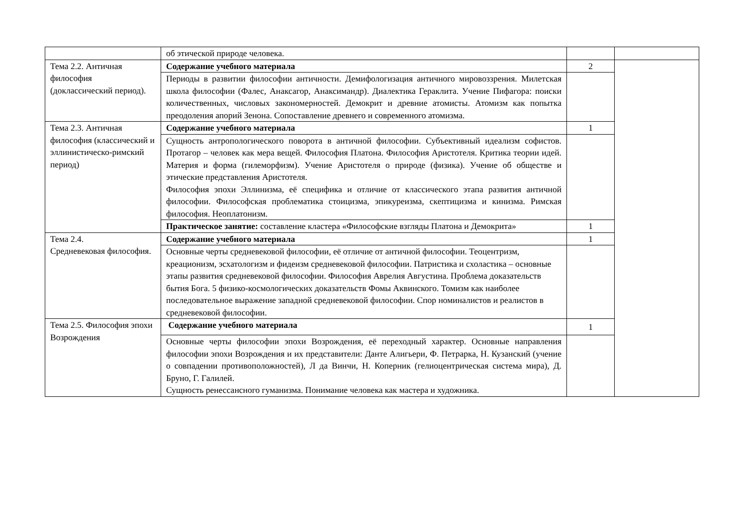| | об этической природе человека. | | |
| Тема 2.2. Античная философия (доклассический период). | Содержание учебного материала | 2 | |
| | Периоды в развитии философии античности. Демифологизация античного мировоззрения. Милетская школа философии (Фалес, Анаксагор, Анаксимандр). Диалектика Гераклита. Учение Пифагора: поиски количественных, числовых закономерностей. Демокрит и древние атомисты. Атомизм как попытка преодоления апорий Зенона. Сопоставление древнего и современного атомизма. | | |
| Тема 2.3. Античная философия (классический и эллинистическо-римский период) | Содержание учебного материала | 1 | |
| | Сущность антропологического поворота в античной философии. Субъективный идеализм софистов. Протагор – человек как мера вещей. Философия Платона. Философия Аристотеля. Критика теории идей. Материя и форма (гилеморфизм). Учение Аристотеля о природе (физика). Учение об обществе и этические представления Аристотеля. Философия эпохи Эллинизма, её специфика и отличие от классического этапа развития античной философии. Философская проблематика стоицизма, эпикуреизма, скептицизма и кинизма. Римская философия. Неоплатонизм. | | |
| | Практическое занятие: составление кластера «Философские взгляды Платона и Демокрита» | 1 | |
| Тема 2.4. Средневековая философия. | Содержание учебного материала | 1 | |
| | Основные черты средневековой философии, её отличие от античной философии. Теоцентризм, креационизм, эсхатологизм и фидеизм средневековой философии. Патристика и схоластика – основные этапы развития средневековой философии. Философия Аврелия Августина. Проблема доказательств бытия Бога. 5 физико-космологических доказательств Фомы Аквинского. Томизм как наиболее последовательное выражение западной средневековой философии. Спор номиналистов и реалистов в средневековой философии. | | |
| Тема 2.5. Философия эпохи Возрождения | Содержание учебного материала | 1 | |
| | Основные черты философии эпохи Возрождения, её переходный характер. Основные направления философии эпохи Возрождения и их представители: Данте Алигьери, Ф. Петрарка, Н. Кузанский (учение о совпадении противоположностей), Л да Винчи, Н. Коперник (гелиоцентрическая система мира), Д. Бруно, Г. Галилей. Сущность ренессансного гуманизма. Понимание человека как мастера и художника. | | |